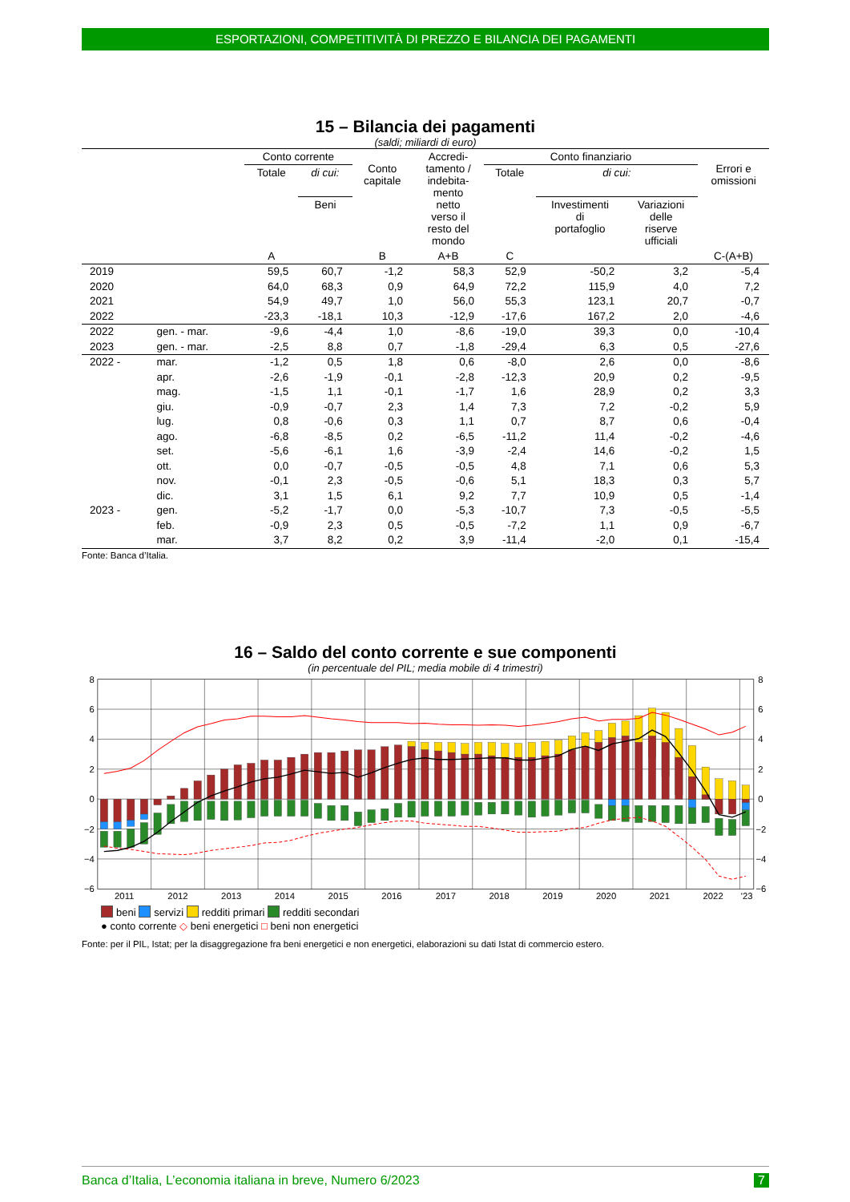ESPORTAZIONI, COMPETITIVITÀ DI PREZZO E BILANCIA DEI PAGAMENTI
15 – Bilancia dei pagamenti
(saldi; miliardi di euro)
| | | Conto corrente | | Conto capitale | Accredi- tamento / indebita- mento netto verso il resto del mondo | Conto finanziario | | | Errori e omissioni |
| --- | --- | --- | --- | --- | --- | --- | --- | --- | --- |
| | | Totale | di cui: | | | Totale | di cui: | | |
| | | | Beni | | | | Investimenti di portafoglio | Variazioni delle riserve ufficiali | |
| | | A | | B | A+B | C | | | C-(A+B) |
| 2019 | | 59,5 | 60,7 | -1,2 | 58,3 | 52,9 | -50,2 | 3,2 | -5,4 |
| 2020 | | 64,0 | 68,3 | 0,9 | 64,9 | 72,2 | 115,9 | 4,0 | 7,2 |
| 2021 | | 54,9 | 49,7 | 1,0 | 56,0 | 55,3 | 123,1 | 20,7 | -0,7 |
| 2022 | | -23,3 | -18,1 | 10,3 | -12,9 | -17,6 | 167,2 | 2,0 | -4,6 |
| 2022 | gen. - mar. | -9,6 | -4,4 | 1,0 | -8,6 | -19,0 | 39,3 | 0,0 | -10,4 |
| 2023 | gen. - mar. | -2,5 | 8,8 | 0,7 | -1,8 | -29,4 | 6,3 | 0,5 | -27,6 |
| 2022 - | mar. | -1,2 | 0,5 | 1,8 | 0,6 | -8,0 | 2,6 | 0,0 | -8,6 |
| | apr. | -2,6 | -1,9 | -0,1 | -2,8 | -12,3 | 20,9 | 0,2 | -9,5 |
| | mag. | -1,5 | 1,1 | -0,1 | -1,7 | 1,6 | 28,9 | 0,2 | 3,3 |
| | giu. | -0,9 | -0,7 | 2,3 | 1,4 | 7,3 | 7,2 | -0,2 | 5,9 |
| | lug. | 0,8 | -0,6 | 0,3 | 1,1 | 0,7 | 8,7 | 0,6 | -0,4 |
| | ago. | -6,8 | -8,5 | 0,2 | -6,5 | -11,2 | 11,4 | -0,2 | -4,6 |
| | set. | -5,6 | -6,1 | 1,6 | -3,9 | -2,4 | 14,6 | -0,2 | 1,5 |
| | ott. | 0,0 | -0,7 | -0,5 | -0,5 | 4,8 | 7,1 | 0,6 | 5,3 |
| | nov. | -0,1 | 2,3 | -0,5 | -0,6 | 5,1 | 18,3 | 0,3 | 5,7 |
| | dic. | 3,1 | 1,5 | 6,1 | 9,2 | 7,7 | 10,9 | 0,5 | -1,4 |
| 2023 - | gen. | -5,2 | -1,7 | 0,0 | -5,3 | -10,7 | 7,3 | -0,5 | -5,5 |
| | feb. | -0,9 | 2,3 | 0,5 | -0,5 | -7,2 | 1,1 | 0,9 | -6,7 |
| | mar. | 3,7 | 8,2 | 0,2 | 3,9 | -11,4 | -2,0 | 0,1 | -15,4 |
Fonte: Banca d’Italia.
16 – Saldo del conto corrente e sue componenti
(in percentuale del PIL; media mobile di 4 trimestri)
8
6
4
2
0
−2
−4
−6
8
6
4
2
0
−2
−4
−6
2011
2012
2013
2014
2015
2016
2017
2018
2019
2020
2021
2022
'23
beni servizi redditi primari redditi secondari
● conto corrente ◇ beni energetici □ beni non energetici
Fonte: per il PIL, Istat; per la disaggregazione fra beni energetici e non energetici, elaborazioni su dati Istat di commercio estero.
Banca d’Italia, L’economia italiana in breve, Numero 6/2023 7